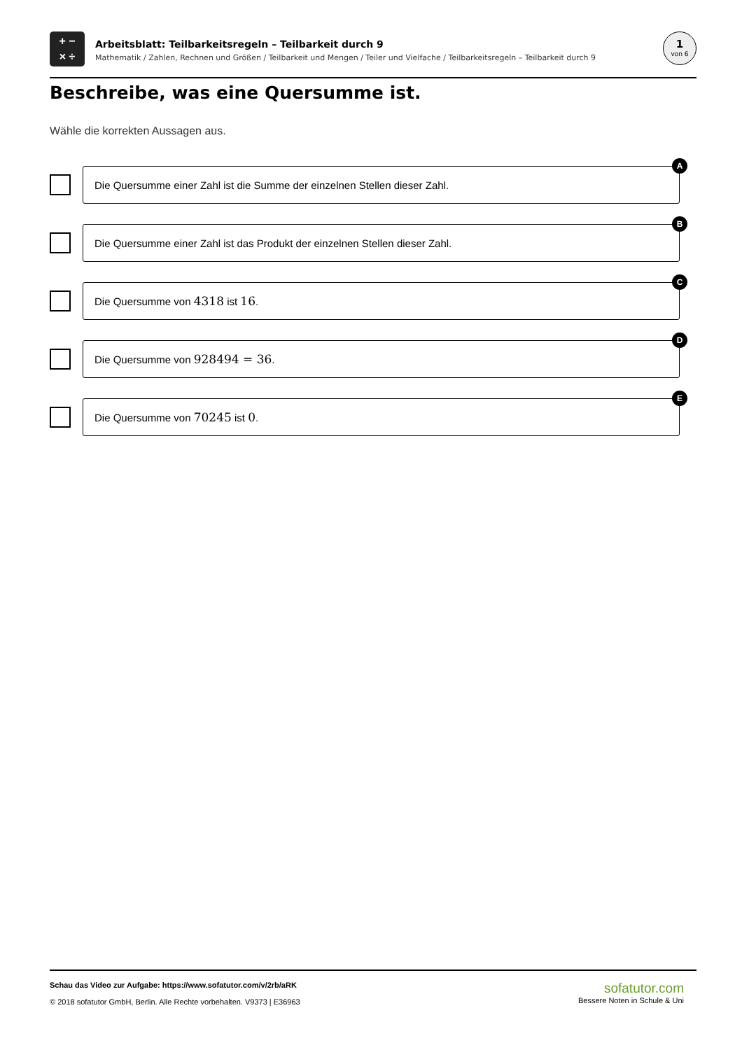+ −
× ÷
Arbeitsblatt: Teilbarkeitsregeln – Teilbarkeit durch 9
Mathematik / Zahlen, Rechnen und Größen / Teilbarkeit und Mengen / Teiler und Vielfache / Teilbarkeitsregeln – Teilbarkeit durch 9
1
von 6
Beschreibe, was eine Quersumme ist.
Wähle die korrekten Aussagen aus.
Die Quersumme einer Zahl ist die Summe der einzelnen Stellen dieser Zahl.
A
Die Quersumme einer Zahl ist das Produkt der einzelnen Stellen dieser Zahl.
B
Die Quersumme von 4318 ist 16.
C
Die Quersumme von 928494 = 36.
D
Die Quersumme von 70245 ist 0.
E
Schau das Video zur Aufgabe: https://www.sofatutor.com/v/2rb/aRK
© 2018 sofatutor GmbH, Berlin. Alle Rechte vorbehalten. V9373 | E36963
sofatutor.com
Bessere Noten in Schule & Uni